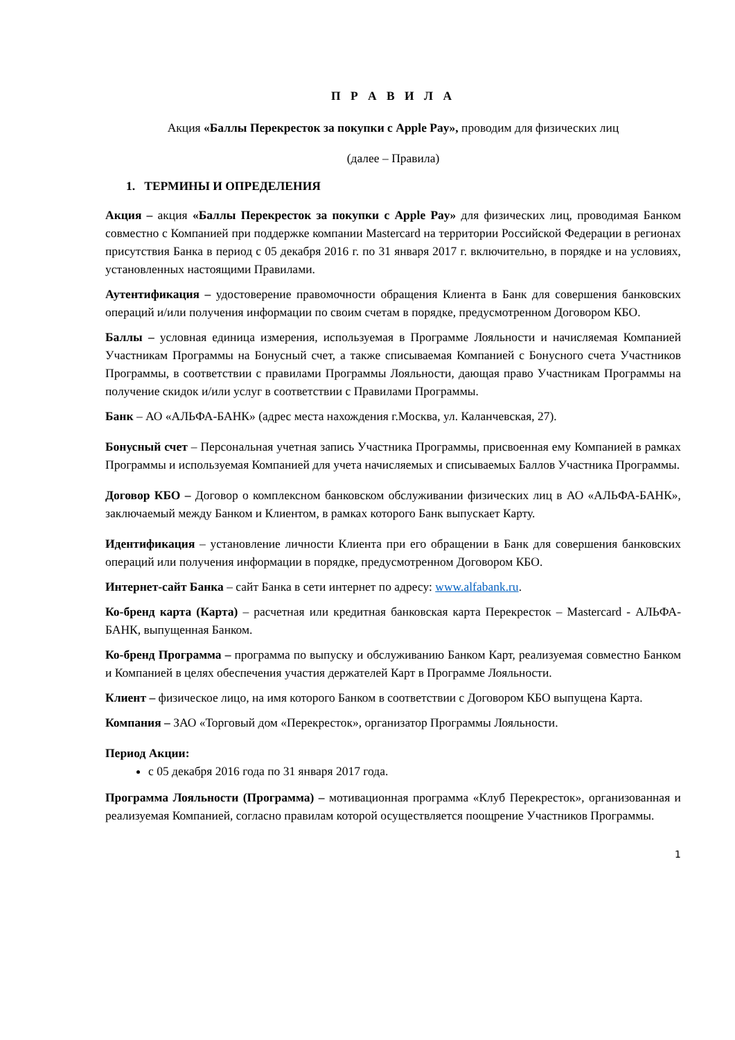П Р А В И Л А
Акция «Баллы Перекресток за покупки с Apple Pay», проводим для физических лиц
(далее – Правила)
1. ТЕРМИНЫ И ОПРЕДЕЛЕНИЯ
Акция – акция «Баллы Перекресток за покупки с Apple Pay» для физических лиц, проводимая Банком совместно с Компанией при поддержке компании Mastercard на территории Российской Федерации в регионах присутствия Банка в период с 05 декабря 2016 г. по 31 января 2017 г. включительно, в порядке и на условиях, установленных настоящими Правилами.
Аутентификация – удостоверение правомочности обращения Клиента в Банк для совершения банковских операций и/или получения информации по своим счетам в порядке, предусмотренном Договором КБО.
Баллы – условная единица измерения, используемая в Программе Лояльности и начисляемая Компанией Участникам Программы на Бонусный счет, а также списываемая Компанией с Бонусного счета Участников Программы, в соответствии с правилами Программы Лояльности, дающая право Участникам Программы на получение скидок и/или услуг в соответствии с Правилами Программы.
Банк – АО «АЛЬФА-БАНК» (адрес места нахождения г.Москва, ул. Каланчевская, 27).
Бонусный счет – Персональная учетная запись Участника Программы, присвоенная ему Компанией в рамках Программы и используемая Компанией для учета начисляемых и списываемых Баллов Участника Программы.
Договор КБО – Договор о комплексном банковском обслуживании физических лиц в АО «АЛЬФА-БАНК», заключаемый между Банком и Клиентом, в рамках которого Банк выпускает Карту.
Идентификация – установление личности Клиента при его обращении в Банк для совершения банковских операций или получения информации в порядке, предусмотренном Договором КБО.
Интернет-сайт Банка – сайт Банка в сети интернет по адресу: www.alfabank.ru.
Ко-бренд карта (Карта) – расчетная или кредитная банковская карта Перекресток – Mastercard - АЛЬФА-БАНК, выпущенная Банком.
Ко-бренд Программа – программа по выпуску и обслуживанию Банком Карт, реализуемая совместно Банком и Компанией в целях обеспечения участия держателей Карт в Программе Лояльности.
Клиент – физическое лицо, на имя которого Банком в соответствии с Договором КБО выпущена Карта.
Компания – ЗАО «Торговый дом «Перекресток», организатор Программы Лояльности.
Период Акции:
с 05 декабря 2016 года по 31 января 2017 года.
Программа Лояльности (Программа) – мотивационная программа «Клуб Перекресток», организованная и реализуемая Компанией, согласно правилам которой осуществляется поощрение Участников Программы.
1